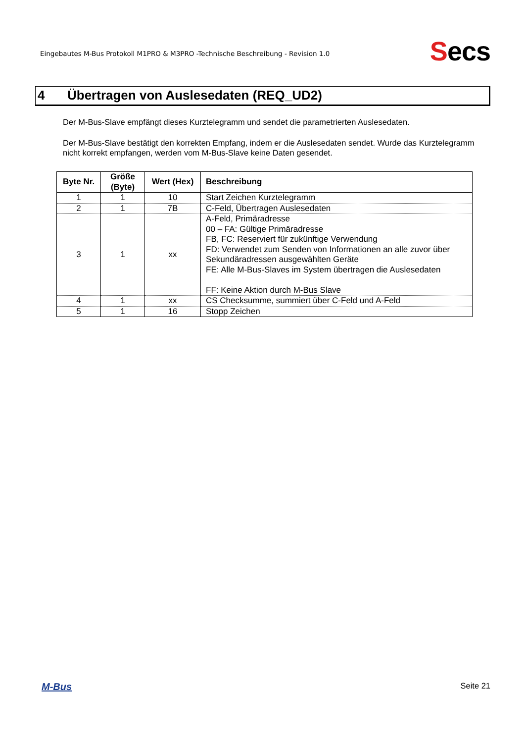Eingebautes M-Bus Protokoll M1PRO & M3PRO -Technische Beschreibung - Revision 1.0
Secs
4 Übertragen von Auslesedaten (REQ_UD2)
Der M-Bus-Slave empfängt dieses Kurztelegramm und sendet die parametrierten Auslesedaten.
Der M-Bus-Slave bestätigt den korrekten Empfang, indem er die Auslesedaten sendet. Wurde das Kurztelegramm
nicht korrekt empfangen, werden vom M-Bus-Slave keine Daten gesendet.
| Byte Nr. | Größe (Byte) | Wert (Hex) | Beschreibung |
| --- | --- | --- | --- |
| 1 | 1 | 10 | Start Zeichen Kurztelegramm |
| 2 | 1 | 7B | C-Feld, Übertragen Auslesedaten |
| 3 | 1 | xx | A-Feld, Primäradresse 00 – FA: Gültige Primäradresse FB, FC: Reserviert für zukünftige Verwendung FD: Verwendet zum Senden von Informationen an alle zuvor über Sekundäradressen ausgewählten Geräte FE: Alle M-Bus-Slaves im System übertragen die Auslesedaten FF: Keine Aktion durch M-Bus Slave |
| 4 | 1 | xx | CS Checksumme, summiert über C-Feld und A-Feld |
| 5 | 1 | 16 | Stopp Zeichen |
M-Bus Seite 21